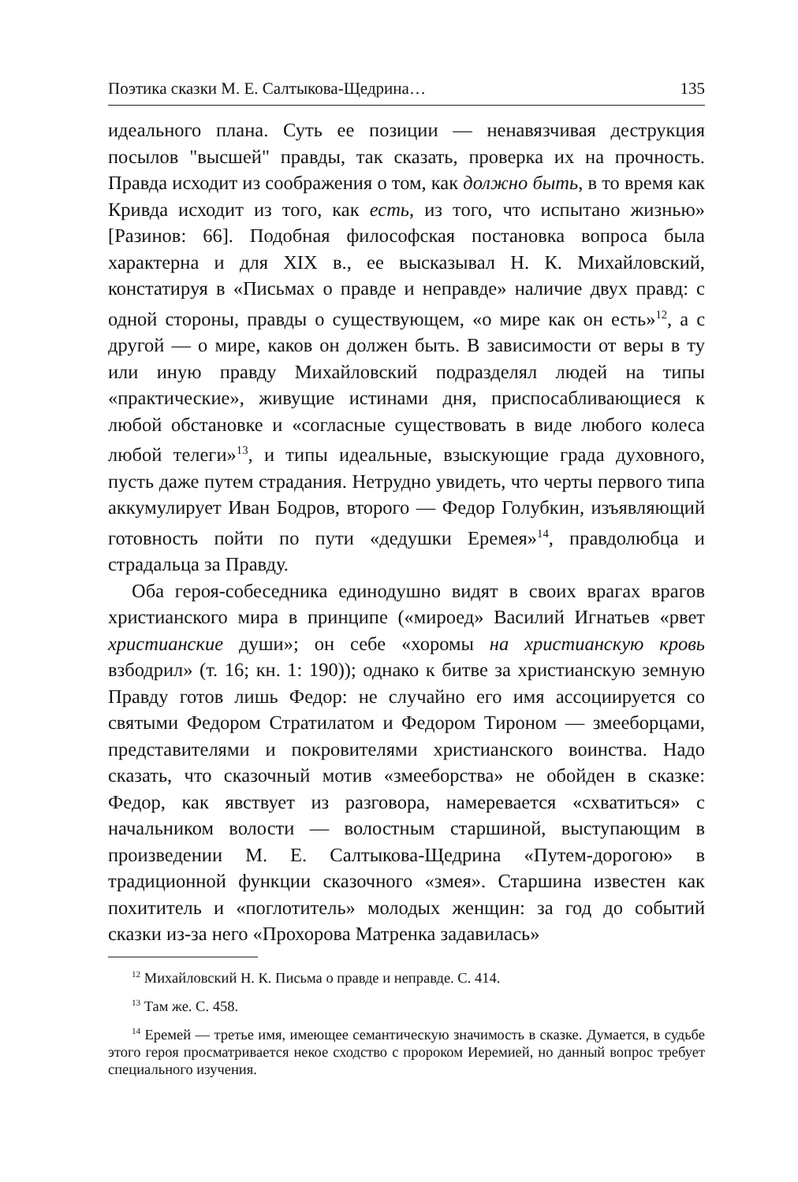Поэтика сказки М. Е. Салтыкова-Щедрина… 135
идеального плана. Суть ее позиции — ненавязчивая деструкция посылов "высшей" правды, так сказать, проверка их на прочность. Правда исходит из соображения о том, как должно быть, в то время как Кривда исходит из того, как есть, из того, что испытано жизнью» [Разинов: 66]. Подобная философская постановка вопроса была характерна и для XIX в., ее высказывал Н. К. Михайловский, констатируя в «Письмах о правде и неправде» наличие двух правд: с одной стороны, правды о существующем, «о мире как он есть»<sup>12</sup>, а с другой — о мире, каков он должен быть. В зависимости от веры в ту или иную правду Михайловский подразделял людей на типы «практические», живущие истинами дня, приспосабливающиеся к любой обстановке и «согласные существовать в виде любого колеса любой телеги»<sup>13</sup>, и типы идеальные, взыскующие града духовного, пусть даже путем страдания. Нетрудно увидеть, что черты первого типа аккумулирует Иван Бодров, второго — Федор Голубкин, изъявляющий готовность пойти по пути «дедушки Еремея»<sup>14</sup>, правдолюбца и страдальца за Правду.
Оба героя-собеседника единодушно видят в своих врагах врагов христианского мира в принципе («мироед» Василий Игнатьев «рвет христианские души»; он себе «хоромы на христианскую кровь взбодрил» (т. 16; кн. 1: 190)); однако к битве за христианскую земную Правду готов лишь Федор: не случайно его имя ассоциируется со святыми Федором Стратилатом и Федором Тироном — змееборцами, представителями и покровителями христианского воинства. Надо сказать, что сказочный мотив «змееборства» не обойден в сказке: Федор, как явствует из разговора, намеревается «схватиться» с начальником волости — волостным старшиной, выступающим в произведении М. Е. Салтыкова-Щедрина «Путем-дорогою» в традиционной функции сказочного «змея». Старшина известен как похититель и «поглотитель» молодых женщин: за год до событий сказки из-за него «Прохорова Матренка задавилась»
<sup>12</sup> Михайловский Н. К. Письма о правде и неправде. С. 414.
<sup>13</sup> Там же. С. 458.
<sup>14</sup> Еремей — третье имя, имеющее семантическую значимость в сказке. Думается, в судьбе этого героя просматривается некое сходство с пророком Иеремией, но данный вопрос требует специального изучения.